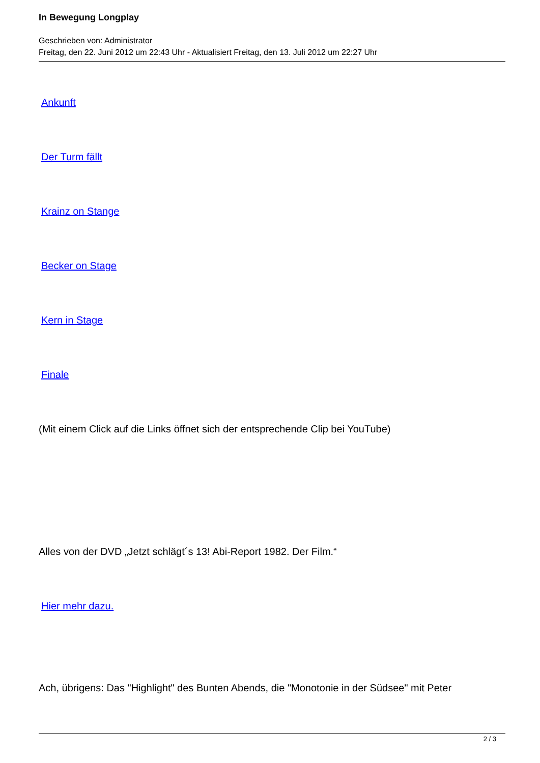In Bewegung Longplay
Geschrieben von: Administrator
Freitag, den 22. Juni 2012 um 22:43 Uhr - Aktualisiert Freitag, den 13. Juli 2012 um 22:27 Uhr
Ankunft
Der Turm fällt
Krainz on Stange
Becker on Stage
Kern in Stage
Finale
(Mit einem Click auf die Links öffnet sich der entsprechende Clip bei YouTube)
Alles von der DVD „Jetzt schlägt´s 13! Abi-Report 1982. Der Film.“
Hier mehr dazu.
Ach, übrigens: Das "Highlight" des Bunten Abends, die "Monotonie in der Südsee" mit Peter
2 / 3